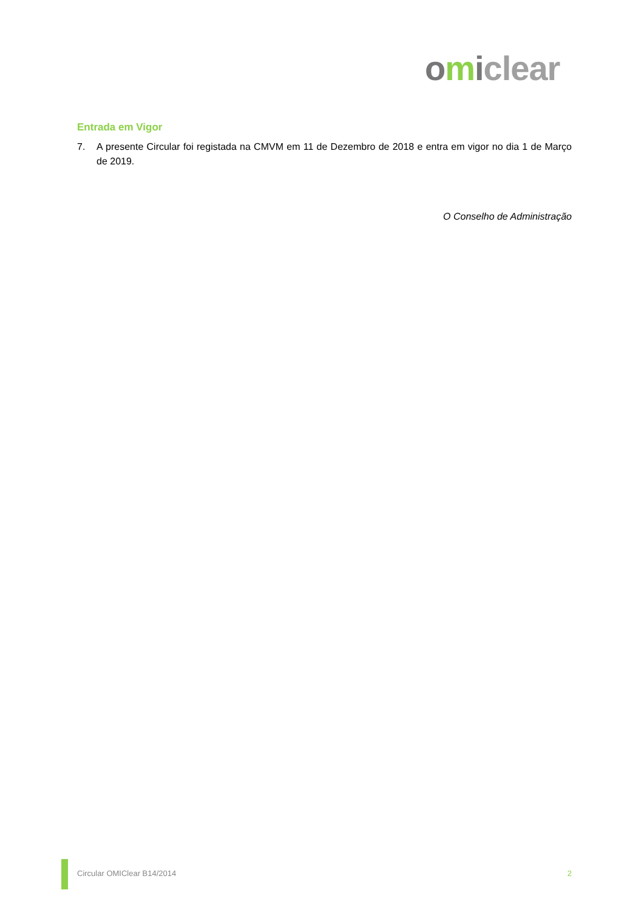omiclear
Entrada em Vigor
7. A presente Circular foi registada na CMVM em 11 de Dezembro de 2018 e entra em vigor no dia 1 de Março de 2019.
O Conselho de Administração
Circular OMIClear B14/2014 2